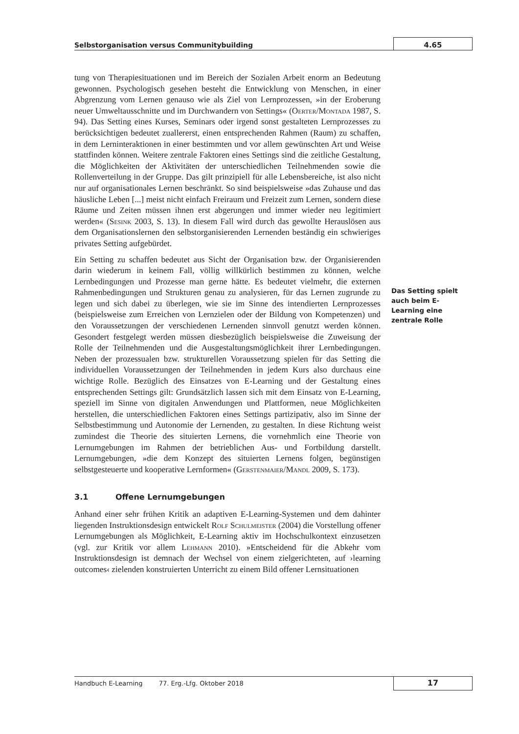Selbstorganisation versus Communitybuilding
4.65
tung von Therapiesituationen und im Bereich der Sozialen Arbeit enorm an Bedeutung gewonnen. Psychologisch gesehen besteht die Entwicklung von Menschen, in einer Abgrenzung vom Lernen genauso wie als Ziel von Lernprozessen, »in der Eroberung neuer Umweltausschnitte und im Durchwandern von Settings« (Oerter/Montada 1987, S. 94). Das Setting eines Kurses, Seminars oder irgend sonst gestalteten Lernprozesses zu berücksichtigen bedeutet zuallererst, einen entsprechenden Rahmen (Raum) zu schaffen, in dem Lerninteraktionen in einer bestimmten und vor allem gewünschten Art und Weise stattfinden können. Weitere zentrale Faktoren eines Settings sind die zeitliche Gestaltung, die Möglichkeiten der Aktivitäten der unterschiedlichen Teilnehmenden sowie die Rollenverteilung in der Gruppe. Das gilt prinzipiell für alle Lebensbereiche, ist also nicht nur auf organisationales Lernen beschränkt. So sind beispielsweise »das Zuhause und das häusliche Leben [...] meist nicht einfach Freiraum und Freizeit zum Lernen, sondern diese Räume und Zeiten müssen ihnen erst abgerungen und immer wieder neu legitimiert werden« (Sesink 2003, S. 13). In diesem Fall wird durch das gewollte Herauslösen aus dem Organisationslernen den selbstorganisierenden Lernenden beständig ein schwieriges privates Setting aufgebürdet.
Ein Setting zu schaffen bedeutet aus Sicht der Organisation bzw. der Organisierenden darin wiederum in keinem Fall, völlig willkürlich bestimmen zu können, welche Lernbedingungen und Prozesse man gerne hätte. Es bedeutet vielmehr, die externen Rahmenbedingungen und Strukturen genau zu analysieren, für das Lernen zugrunde zu legen und sich dabei zu überlegen, wie sie im Sinne des intendierten Lernprozesses (beispielsweise zum Erreichen von Lernzielen oder der Bildung von Kompetenzen) und den Voraussetzungen der verschiedenen Lernenden sinnvoll genutzt werden können. Gesondert festgelegt werden müssen diesbezüglich beispielsweise die Zuweisung der Rolle der Teilnehmenden und die Ausgestaltungsmöglichkeit ihrer Lernbedingungen. Neben der prozessualen bzw. strukturellen Voraussetzung spielen für das Setting die individuellen Voraussetzungen der Teilnehmenden in jedem Kurs also durchaus eine wichtige Rolle. Bezüglich des Einsatzes von E-Learning und der Gestaltung eines entsprechenden Settings gilt: Grundsätzlich lassen sich mit dem Einsatz von E-Learning, speziell im Sinne von digitalen Anwendungen und Plattformen, neue Möglichkeiten herstellen, die unterschiedlichen Faktoren eines Settings partizipativ, also im Sinne der Selbstbestimmung und Autonomie der Lernenden, zu gestalten. In diese Richtung weist zumindest die Theorie des situierten Lernens, die vornehmlich eine Theorie von Lernumgebungen im Rahmen der betrieblichen Aus- und Fortbildung darstellt. Lernumgebungen, »die dem Konzept des situierten Lernens folgen, begünstigen selbstgesteuerte und kooperative Lernformen« (Gerstenmaier/Mandl 2009, S. 173).
3.1 Offene Lernumgebungen
Anhand einer sehr frühen Kritik an adaptiven E-Learning-Systemen und dem dahinter liegenden Instruktionsdesign entwickelt Rolf Schulmeister (2004) die Vorstellung offener Lernumgebungen als Möglichkeit, E-Learning aktiv im Hochschulkontext einzusetzen (vgl. zur Kritik vor allem Lehmann 2010). »Entscheidend für die Abkehr vom Instruktionsdesign ist demnach der Wechsel von einem zielgerichteten, auf ›learning outcomes‹ zielenden konstruierten Unterricht zu einem Bild offener Lernsituationen
Das Setting spielt auch beim E-Learning eine zentrale Rolle
Handbuch E-Learning 77. Erg.-Lfg. Oktober 2018
17